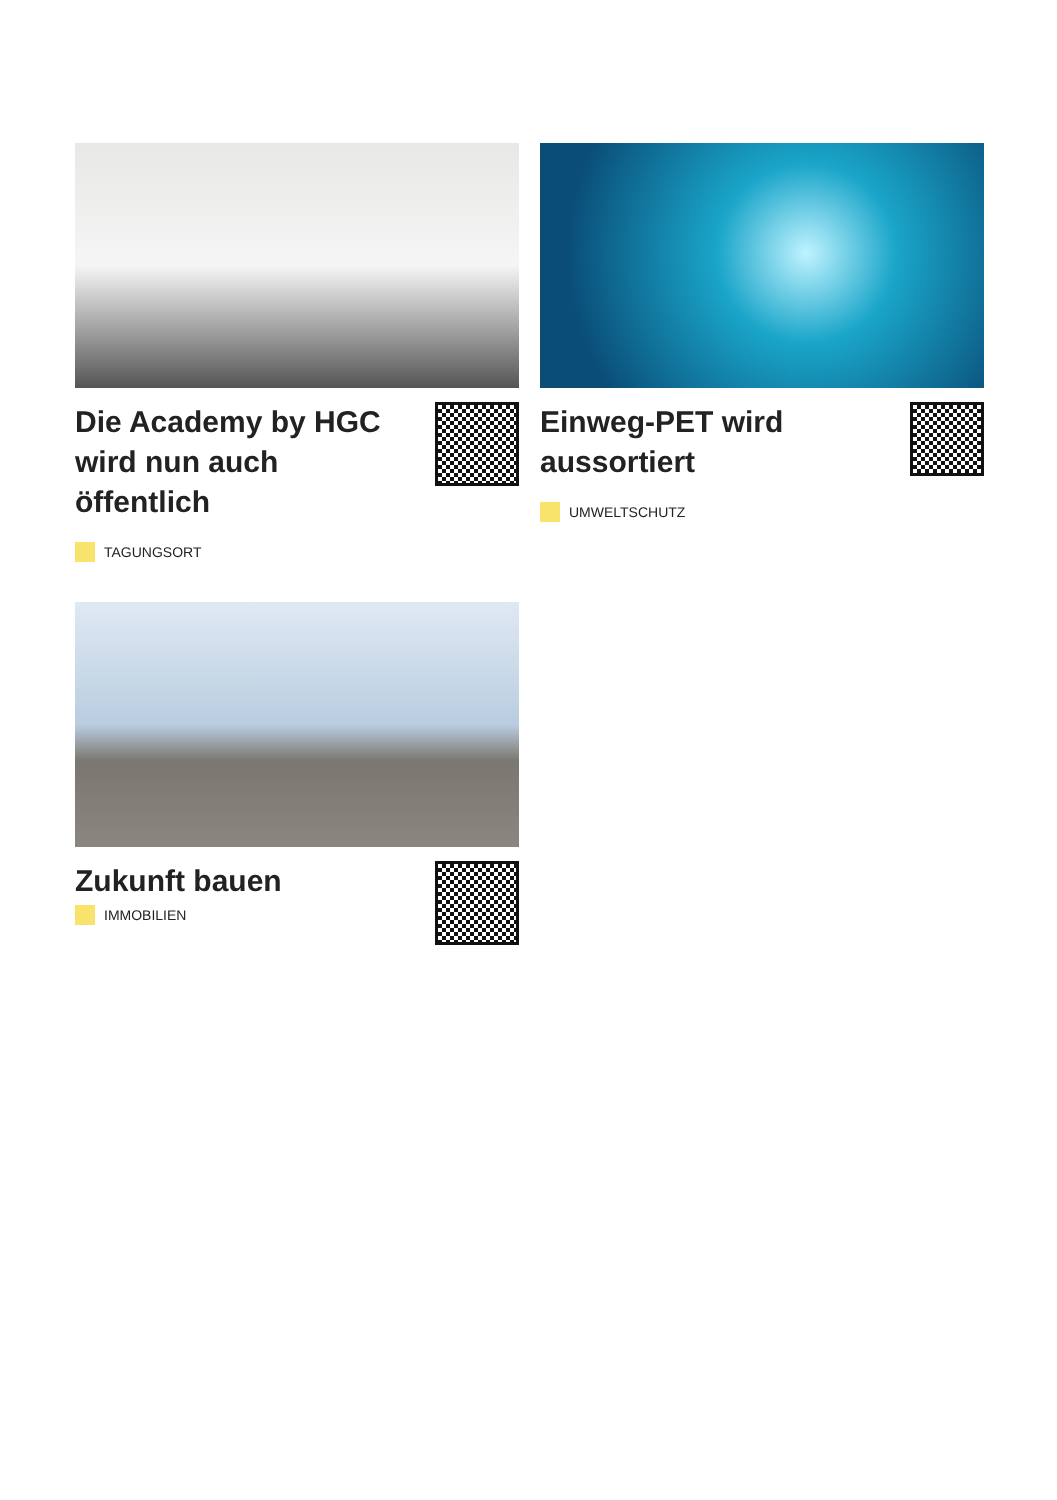Die Academy by HGC wird nun auch öffentlich
TAGUNGSORT
Einweg-PET wird aussortiert
UMWELTSCHUTZ
Zukunft bauen
IMMOBILIEN